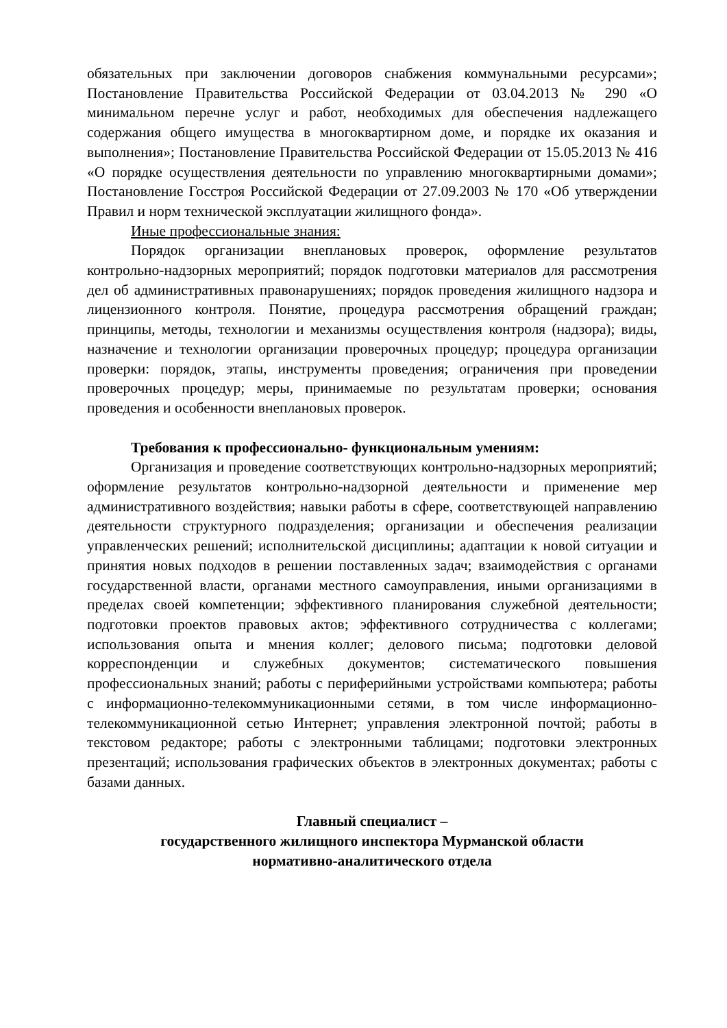обязательных при заключении договоров снабжения коммунальными ресурсами»; Постановление Правительства Российской Федерации от 03.04.2013 № 290 «О минимальном перечне услуг и работ, необходимых для обеспечения надлежащего содержания общего имущества в многоквартирном доме, и порядке их оказания и выполнения»; Постановление Правительства Российской Федерации от 15.05.2013 № 416 «О порядке осуществления деятельности по управлению многоквартирными домами»; Постановление Госстроя Российской Федерации от 27.09.2003 № 170 «Об утверждении Правил и норм технической эксплуатации жилищного фонда».
Иные профессиональные знания:
Порядок организации внеплановых проверок, оформление результатов контрольно-надзорных мероприятий; порядок подготовки материалов для рассмотрения дел об административных правонарушениях; порядок проведения жилищного надзора и лицензионного контроля. Понятие, процедура рассмотрения обращений граждан; принципы, методы, технологии и механизмы осуществления контроля (надзора); виды, назначение и технологии организации проверочных процедур; процедура организации проверки: порядок, этапы, инструменты проведения; ограничения при проведении проверочных процедур; меры, принимаемые по результатам проверки; основания проведения и особенности внеплановых проверок.
Требования к профессионально- функциональным умениям:
Организация и проведение соответствующих контрольно-надзорных мероприятий; оформление результатов контрольно-надзорной деятельности и применение мер административного воздействия; навыки работы в сфере, соответствующей направлению деятельности структурного подразделения; организации и обеспечения реализации управленческих решений; исполнительской дисциплины; адаптации к новой ситуации и принятия новых подходов в решении поставленных задач; взаимодействия с органами государственной власти, органами местного самоуправления, иными организациями в пределах своей компетенции; эффективного планирования служебной деятельности; подготовки проектов правовых актов; эффективного сотрудничества с коллегами; использования опыта и мнения коллег; делового письма; подготовки деловой корреспонденции и служебных документов; систематического повышения профессиональных знаний; работы с периферийными устройствами компьютера; работы с информационно-телекоммуникационными сетями, в том числе информационно-телекоммуникационной сетью Интернет; управления электронной почтой; работы в текстовом редакторе; работы с электронными таблицами; подготовки электронных презентаций; использования графических объектов в электронных документах; работы с базами данных.
Главный специалист –
государственного жилищного инспектора Мурманской области
нормативно-аналитического отдела